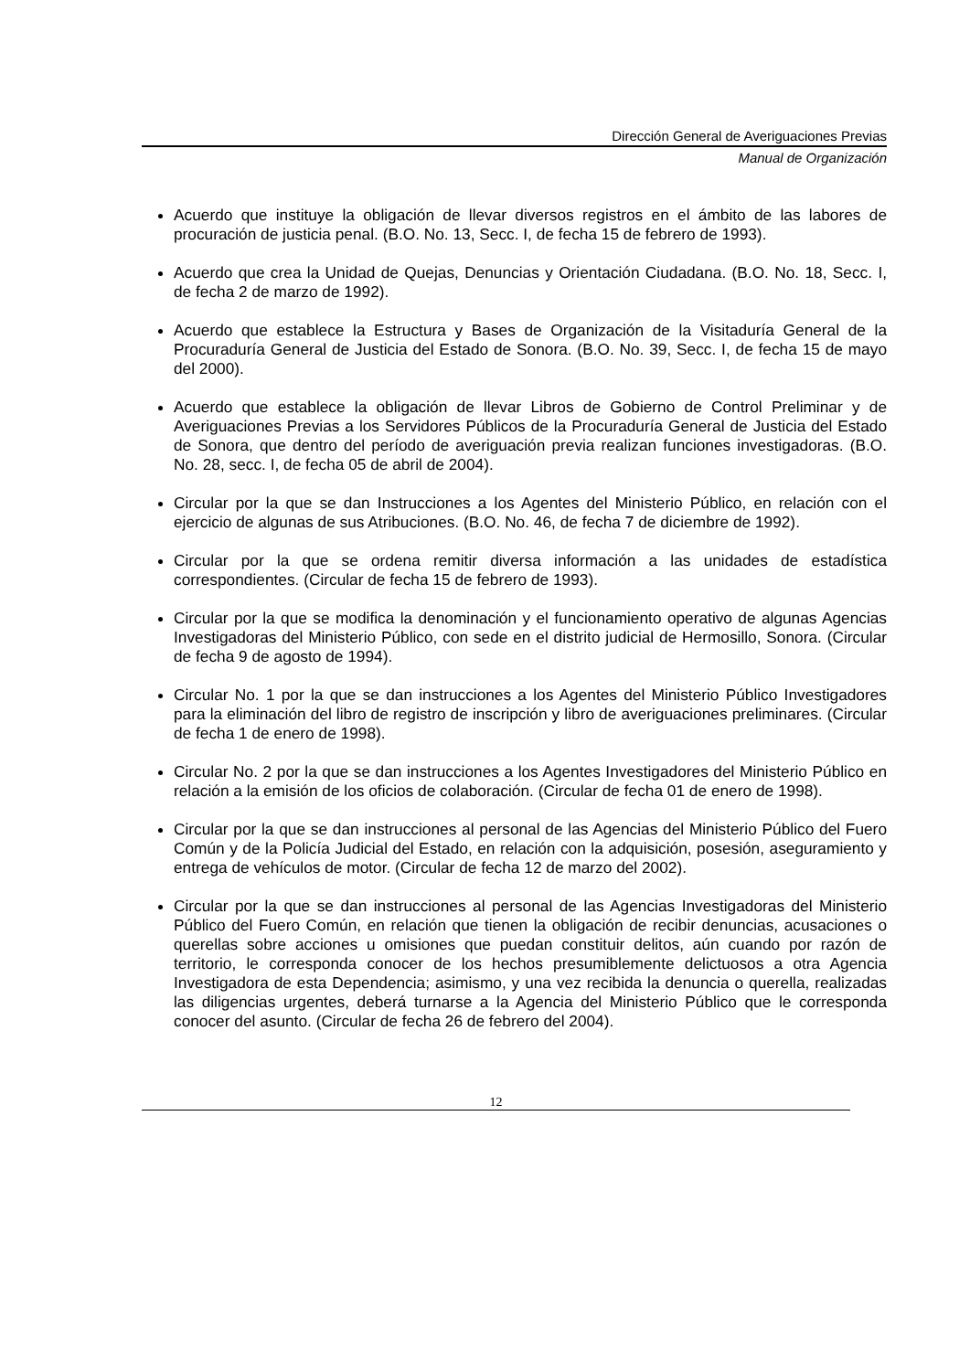Dirección General de Averiguaciones Previas
Manual de Organización
Acuerdo que instituye la obligación de llevar diversos registros en el ámbito de las labores de procuración de justicia penal. (B.O. No. 13, Secc. I, de fecha 15 de febrero de 1993).
Acuerdo que crea la Unidad de Quejas, Denuncias y Orientación Ciudadana. (B.O. No. 18, Secc. I, de fecha 2 de marzo de 1992).
Acuerdo que establece la Estructura y Bases de Organización de la Visitaduría General de la Procuraduría General de Justicia del Estado de Sonora. (B.O. No. 39, Secc. I, de fecha 15 de mayo del 2000).
Acuerdo que establece la obligación de llevar Libros de Gobierno de Control Preliminar y de Averiguaciones Previas a los Servidores Públicos de la Procuraduría General de Justicia del Estado de Sonora, que dentro del período de averiguación previa realizan funciones investigadoras. (B.O. No. 28, secc. I, de fecha 05 de abril de 2004).
Circular por la que se dan Instrucciones a los Agentes del Ministerio Público, en relación con el ejercicio de algunas de sus Atribuciones. (B.O. No. 46, de fecha 7 de diciembre de 1992).
Circular por la que se ordena remitir diversa información a las unidades de estadística correspondientes. (Circular de fecha 15 de febrero de 1993).
Circular por la que se modifica la denominación y el funcionamiento operativo de algunas Agencias Investigadoras del Ministerio Público, con sede en el distrito judicial de Hermosillo, Sonora. (Circular de fecha 9 de agosto de 1994).
Circular No. 1 por la que se dan instrucciones a los Agentes del Ministerio Público Investigadores para la eliminación del libro de registro de inscripción y libro de averiguaciones preliminares. (Circular de fecha 1 de enero de 1998).
Circular No. 2 por la que se dan instrucciones a los Agentes Investigadores del Ministerio Público en relación a la emisión de los oficios de colaboración. (Circular de fecha 01 de enero de 1998).
Circular por la que se dan instrucciones al personal de las Agencias del Ministerio Público del Fuero Común y de la Policía Judicial del Estado, en relación con la adquisición, posesión, aseguramiento y entrega de vehículos de motor. (Circular de fecha 12 de marzo del 2002).
Circular por la que se dan instrucciones al personal de las Agencias Investigadoras del Ministerio Público del Fuero Común, en relación que tienen la obligación de recibir denuncias, acusaciones o querellas sobre acciones u omisiones que puedan constituir delitos, aún cuando por razón de territorio, le corresponda conocer de los hechos presumiblemente delictuosos a otra Agencia Investigadora de esta Dependencia; asimismo, y una vez recibida la denuncia o querella, realizadas las diligencias urgentes, deberá turnarse a la Agencia del Ministerio Público que le corresponda conocer del asunto. (Circular de fecha 26 de febrero del 2004).
12